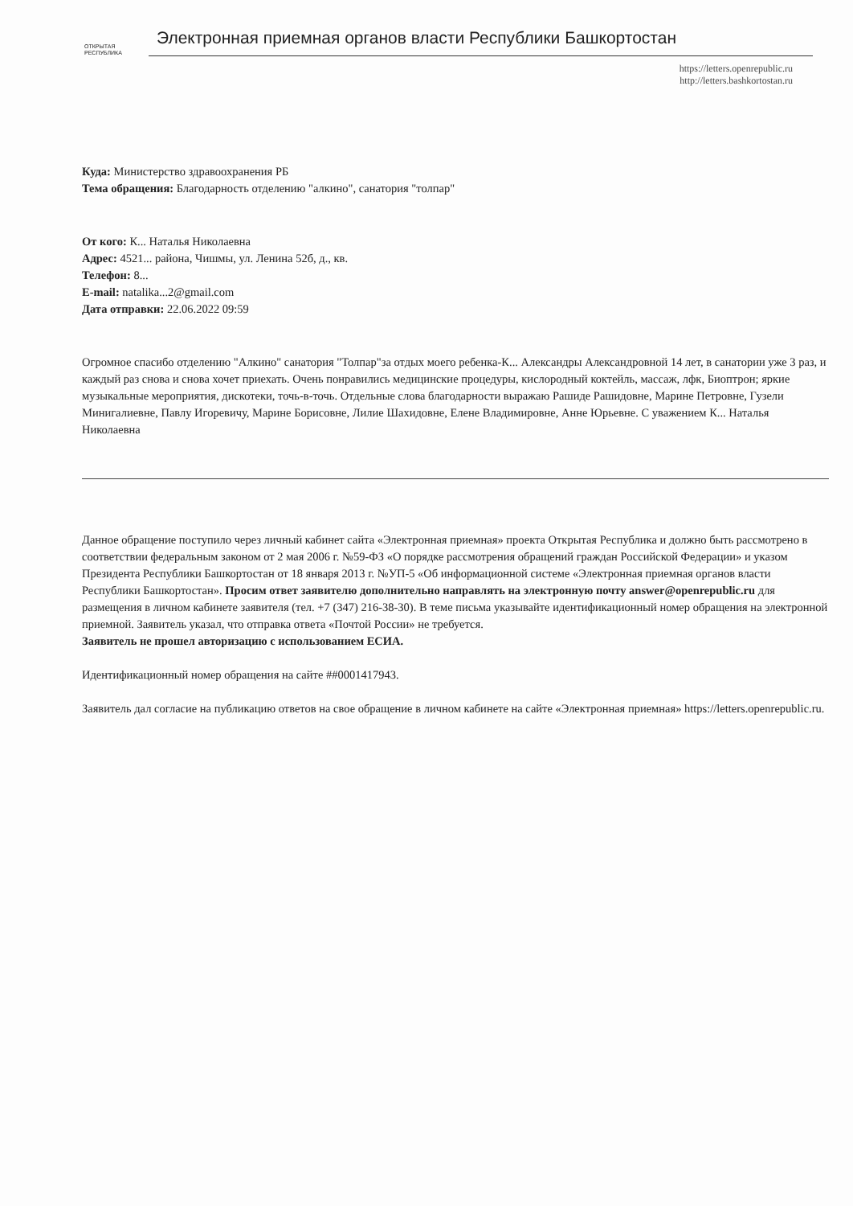ОТКРЫТАЯ
РЕСПУБЛИКА
Электронная приемная органов власти Республики Башкортостан
https://letters.openrepublic.ru
http://letters.bashkortostan.ru
Куда: Министерство здравоохранения РБ
Тема обращения: Благодарность отделению "алкино", санатория "толпар"
От кого: К... Наталья Николаевна
Адрес: 4521... района, Чишмы, ул. Ленина 52б, д., кв.
Телефон: 8...
E-mail: natalika...2@gmail.com
Дата отправки: 22.06.2022 09:59
Огромное спасибо отделению "Алкино" санатория "Толпар"за отдых моего ребенка-К... Александры Александровной 14 лет, в санатории уже 3 раз, и каждый раз снова и снова хочет приехать. Очень понравились медицинские процедуры, кислородный коктейль, массаж, лфк, Биоптрон; яркие музыкальные мероприятия, дискотеки, точь-в-точь. Отдельные слова благодарности выражаю Рашиде Рашидовне, Марине Петровне, Гузели Минигалиевне, Павлу Игоревичу, Марине Борисовне, Лилие Шахидовне, Елене Владимировне, Анне Юрьевне. С уважением К... Наталья Николаевна
Данное обращение поступило через личный кабинет сайта «Электронная приемная» проекта Открытая Республика и должно быть рассмотрено в соответствии федеральным законом от 2 мая 2006 г. №59-ФЗ «О порядке рассмотрения обращений граждан Российской Федерации» и указом Президента Республики Башкортостан от 18 января 2013 г. №УП-5 «Об информационной системе «Электронная приемная органов власти Республики Башкортостан». Просим ответ заявителю дополнительно направлять на электронную почту answer@openrepublic.ru для размещения в личном кабинете заявителя (тел. +7 (347) 216-38-30). В теме письма указывайте идентификационный номер обращения на электронной приемной. Заявитель указал, что отправка ответа «Почтой России» не требуется.
Заявитель не прошел авторизацию с использованием ЕСИА.
Идентификационный номер обращения на сайте ##0001417943.
Заявитель дал согласие на публикацию ответов на свое обращение в личном кабинете на сайте «Электронная приемная» https://letters.openrepublic.ru.